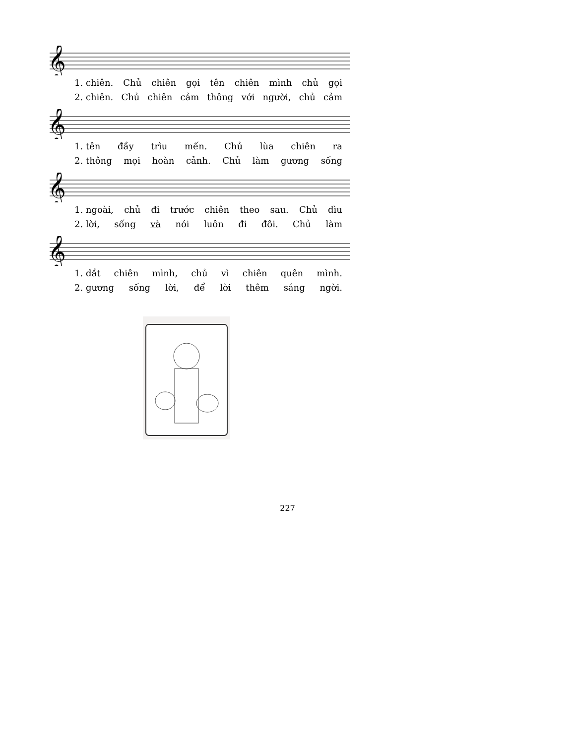𝄞
1. chiên. Chủ chiên gọi tên chiên mình chủ gọi
2. chiên. Chủ chiên cảm thông với người, chủ cảm
𝄞
1. tên đầy trìu mến. Chủ lùa chiên ra
2. thông mọi hoàn cảnh. Chủ làm gương sống
𝄞
1. ngoài, chủ đi trước chiên theo sau. Chủ dìu
2. lời, sống và nói luôn đi đôi. Chủ làm
𝄞
1. dắt chiên mình, chủ vì chiên quên mình.
2. gương sống lời, để lời thêm sáng ngời.
227